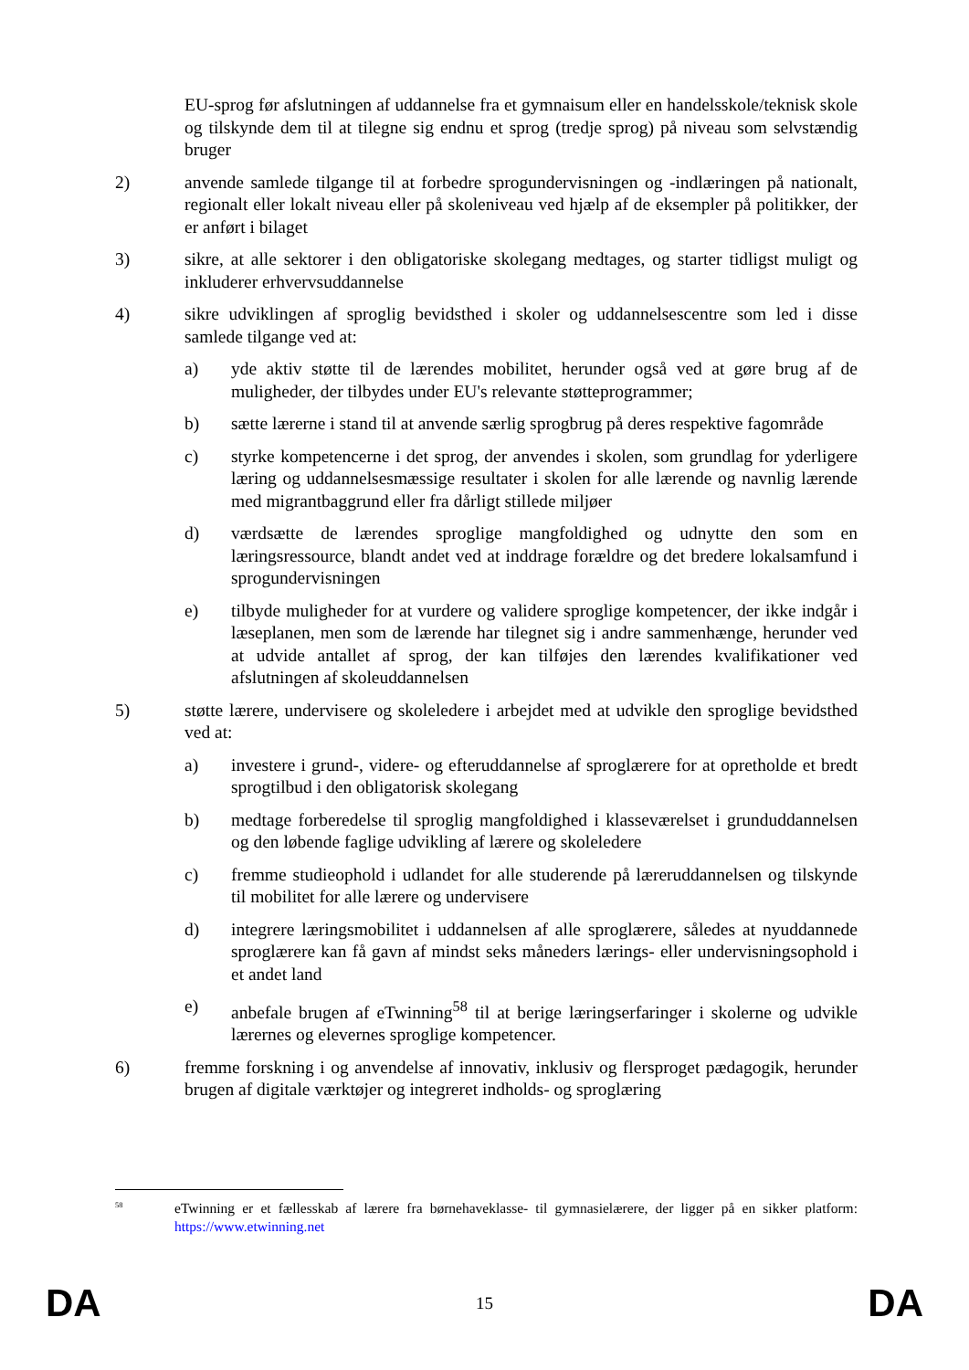EU-sprog før afslutningen af uddannelse fra et gymnaisum eller en handelsskole/teknisk skole og tilskynde dem til at tilegne sig endnu et sprog (tredje sprog) på niveau som selvstændig bruger
2) anvende samlede tilgange til at forbedre sprogundervisningen og -indlæringen på nationalt, regionalt eller lokalt niveau eller på skoleniveau ved hjælp af de eksempler på politikker, der er anført i bilaget
3) sikre, at alle sektorer i den obligatoriske skolegang medtages, og starter tidligst muligt og inkluderer erhvervsuddannelse
4) sikre udviklingen af sproglig bevidsthed i skoler og uddannelsescentre som led i disse samlede tilgange ved at:
a) yde aktiv støtte til de lærendes mobilitet, herunder også ved at gøre brug af de muligheder, der tilbydes under EU's relevante støtteprogrammer;
b) sætte lærerne i stand til at anvende særlig sprogbrug på deres respektive fagområde
c) styrke kompetencerne i det sprog, der anvendes i skolen, som grundlag for yderligere læring og uddannelsesmæssige resultater i skolen for alle lærende og navnlig lærende med migrantbaggrund eller fra dårligt stillede miljøer
d) værdsætte de lærendes sproglige mangfoldighed og udnytte den som en læringsressource, blandt andet ved at inddrage forældre og det bredere lokalsamfund i sprogundervisningen
e) tilbyde muligheder for at vurdere og validere sproglige kompetencer, der ikke indgår i læseplanen, men som de lærende har tilegnet sig i andre sammenhænge, herunder ved at udvide antallet af sprog, der kan tilføjes den lærendes kvalifikationer ved afslutningen af skoleuddannelsen
5) støtte lærere, undervisere og skoleledere i arbejdet med at udvikle den sproglige bevidsthed ved at:
a) investere i grund-, videre- og efteruddannelse af sproglærere for at opretholde et bredt sprogtilbud i den obligatorisk skolegang
b) medtage forberedelse til sproglig mangfoldighed i klasseværelset i grunduddannelsen og den løbende faglige udvikling af lærere og skoleledere
c) fremme studieophold i udlandet for alle studerende på læreruddannelsen og tilskynde til mobilitet for alle lærere og undervisere
d) integrere læringsmobilitet i uddannelsen af alle sproglærere, således at nyuddannede sproglærere kan få gavn af mindst seks måneders lærings- eller undervisningsophold i et andet land
e) anbefale brugen af eTwinning<sup>58</sup> til at berige læringserfaringer i skolerne og udvikle lærernes og elevernes sproglige kompetencer.
6) fremme forskning i og anvendelse af innovativ, inklusiv og flersproget pædagogik, herunder brugen af digitale værktøjer og integreret indholds- og sproglæring
<sup>58</sup>
eTwinning er et fællesskab af lærere fra børnehaveklasse- til gymnasielærere, der ligger på en sikker platform: https://www.etwinning.net
DA 15 DA